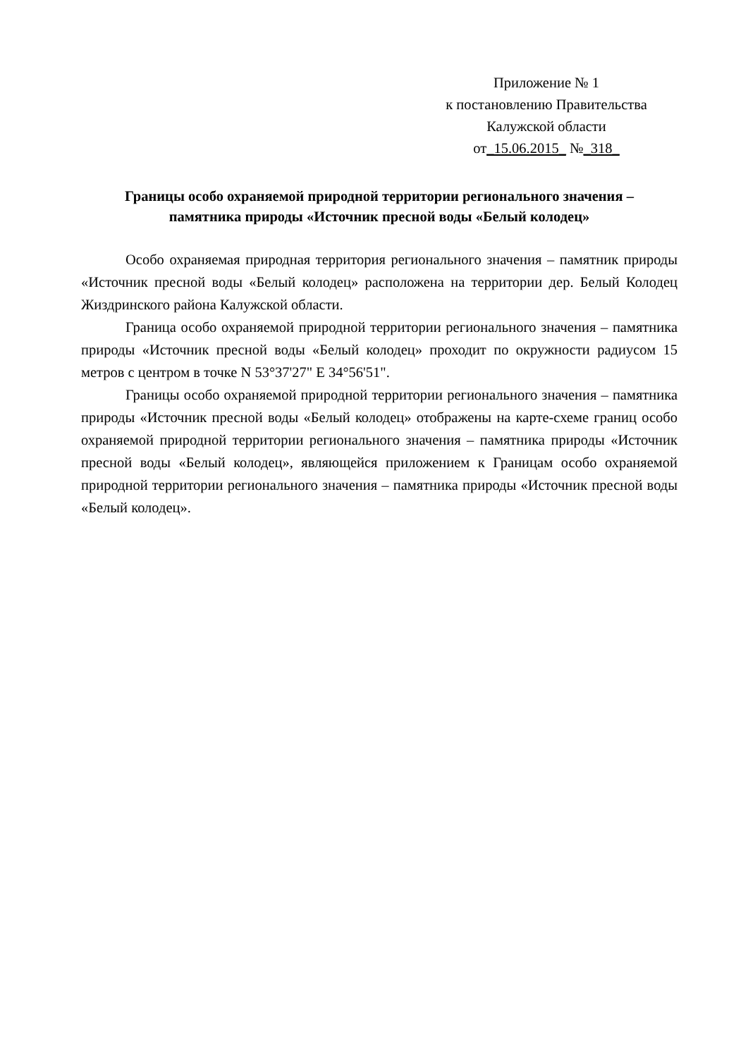Приложение № 1
к постановлению Правительства
Калужской области
от_15.06.2015_ №_318_
Границы особо охраняемой природной территории регионального значения –
памятника природы «Источник пресной воды «Белый колодец»
Особо охраняемая природная территория регионального значения – памятник природы «Источник пресной воды «Белый колодец» расположена на территории дер. Белый Колодец Жиздринского района Калужской области.
Граница особо охраняемой природной территории регионального значения – памятника природы «Источник пресной воды «Белый колодец» проходит по окружности радиусом 15 метров с центром в точке N 53°37'27" E 34°56'51".
Границы особо охраняемой природной территории регионального значения – памятника природы «Источник пресной воды «Белый колодец» отображены на карте-схеме границ особо охраняемой природной территории регионального значения – памятника природы «Источник пресной воды «Белый колодец», являющейся приложением к Границам особо охраняемой природной территории регионального значения – памятника природы «Источник пресной воды «Белый колодец».